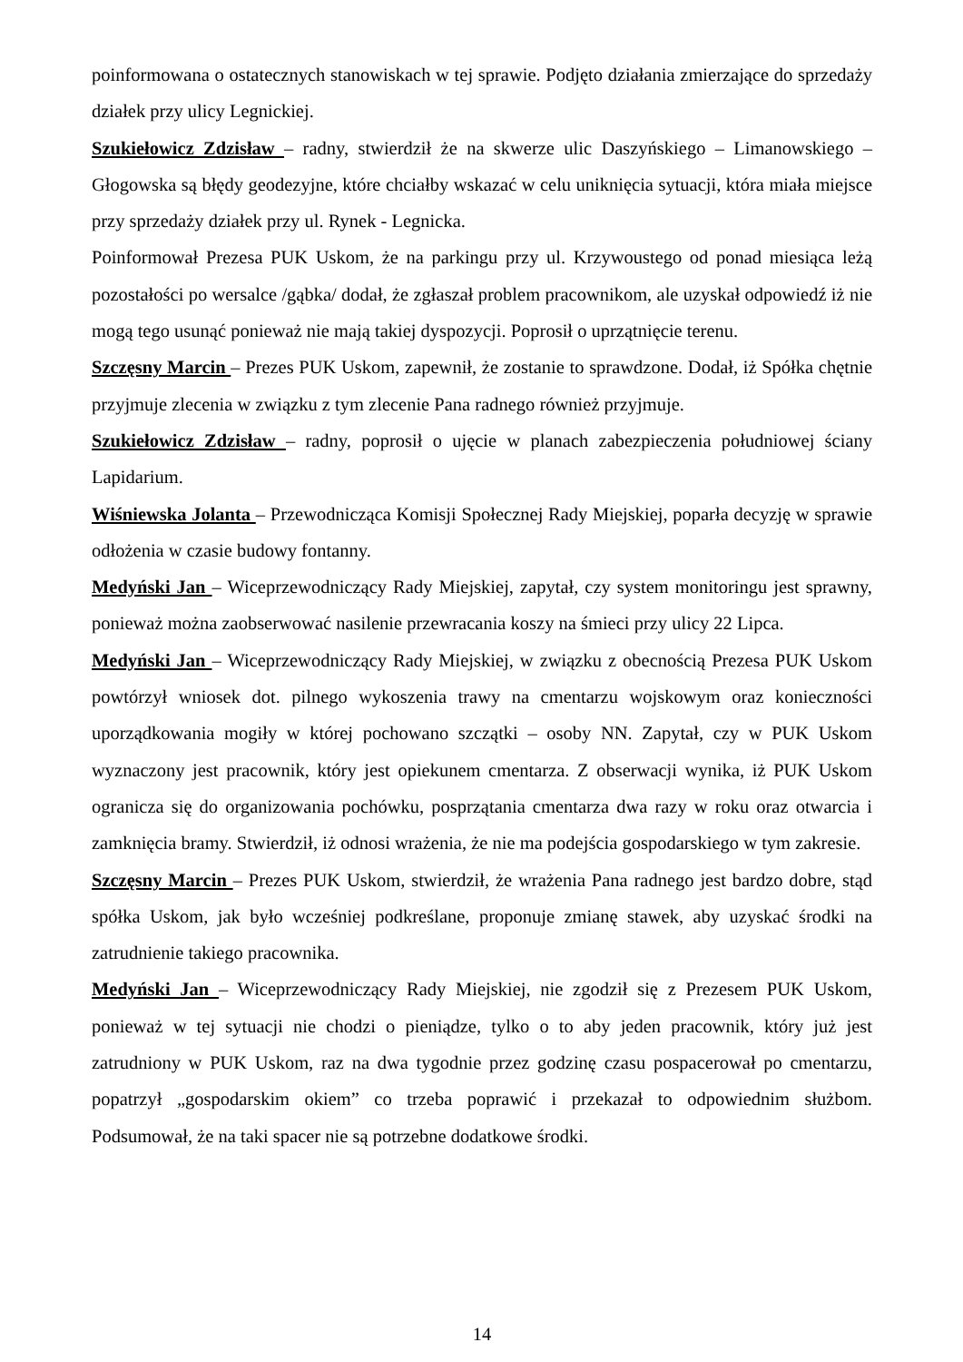poinformowana o ostatecznych stanowiskach w tej sprawie. Podjęto działania zmierzające do sprzedaży działek przy ulicy Legnickiej.
Szukiełowicz Zdzisław – radny, stwierdził że na skwerze ulic Daszyńskiego – Limanowskiego – Głogowska są błędy geodezyjne, które chciałby wskazać w celu uniknięcia sytuacji, która miała miejsce przy sprzedaży działek przy ul. Rynek - Legnicka.
Poinformował Prezesa PUK Uskom, że na parkingu przy ul. Krzywoustego od ponad miesiąca leżą pozostałości po wersalce /gąbka/ dodał, że zgłaszał problem pracownikom, ale uzyskał odpowiedź iż nie mogą tego usunąć ponieważ nie mają takiej dyspozycji. Poprosił o uprzątnięcie terenu.
Szczęsny Marcin – Prezes PUK Uskom, zapewnił, że zostanie to sprawdzone. Dodał, iż Spółka chętnie przyjmuje zlecenia w związku z tym zlecenie Pana radnego również przyjmuje.
Szukiełowicz Zdzisław – radny, poprosił o ujęcie w planach zabezpieczenia południowej ściany Lapidarium.
Wiśniewska Jolanta – Przewodnicząca Komisji Społecznej Rady Miejskiej, poparła decyzję w sprawie odłożenia w czasie budowy fontanny.
Medyński Jan – Wiceprzewodniczący Rady Miejskiej, zapytał, czy system monitoringu jest sprawny, ponieważ można zaobserwować nasilenie przewracania koszy na śmieci przy ulicy 22 Lipca.
Medyński Jan – Wiceprzewodniczący Rady Miejskiej, w związku z obecnością Prezesa PUK Uskom powtórzył wniosek dot. pilnego wykoszenia trawy na cmentarzu wojskowym oraz konieczności uporządkowania mogiły w której pochowano szczątki – osoby NN. Zapytał, czy w PUK Uskom wyznaczony jest pracownik, który jest opiekunem cmentarza. Z obserwacji wynika, iż PUK Uskom ogranicza się do organizowania pochówku, posprzątania cmentarza dwa razy w roku oraz otwarcia i zamknięcia bramy. Stwierdził, iż odnosi wrażenia, że nie ma podejścia gospodarskiego w tym zakresie.
Szczęsny Marcin – Prezes PUK Uskom, stwierdził, że wrażenia Pana radnego jest bardzo dobre, stąd spółka Uskom, jak było wcześniej podkreślane, proponuje zmianę stawek, aby uzyskać środki na zatrudnienie takiego pracownika.
Medyński Jan – Wiceprzewodniczący Rady Miejskiej, nie zgodził się z Prezesem PUK Uskom, ponieważ w tej sytuacji nie chodzi o pieniądze, tylko o to aby jeden pracownik, który już jest zatrudniony w PUK Uskom, raz na dwa tygodnie przez godzinę czasu pospacerował po cmentarzu, popatrzył „gospodarskim okiem” co trzeba poprawić i przekazał to odpowiednim służbom. Podsumował, że na taki spacer nie są potrzebne dodatkowe środki.
14